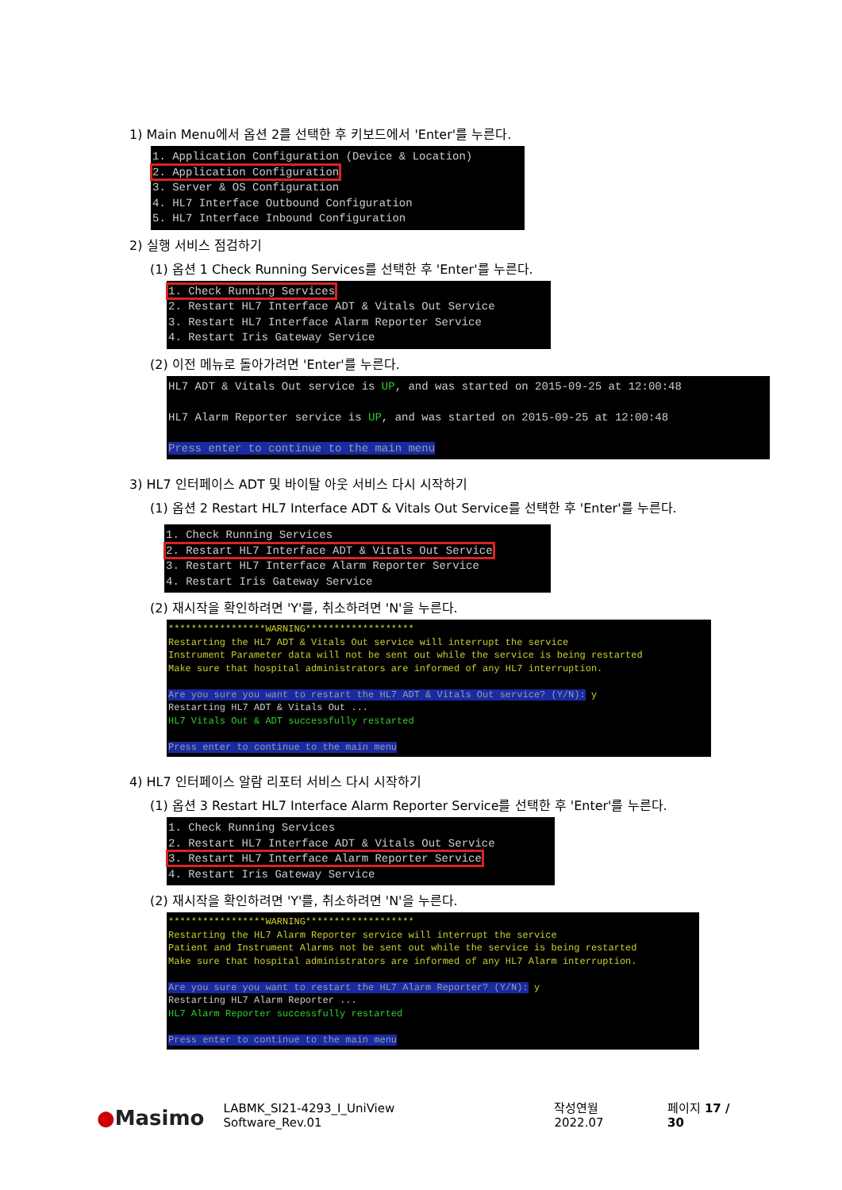1) Main Menu에서 옵션 2를 선택한 후 키보드에서 'Enter'를 누른다.
1. Application Configuration (Device & Location) 2. Application Configuration 3. Server & OS Configuration 4. HL7 Interface Outbound Configuration 5. HL7 Interface Inbound Configuration
2) 실행 서비스 점검하기
(1) 옵션 1 Check Running Services를 선택한 후 'Enter'를 누른다.
1. Check Running Services 2. Restart HL7 Interface ADT & Vitals Out Service 3. Restart HL7 Interface Alarm Reporter Service 4. Restart Iris Gateway Service
(2) 이전 메뉴로 돌아가려면 'Enter'를 누른다.
HL7 ADT & Vitals Out service is UP, and was started on 2015-09-25 at 12:00:48 HL7 Alarm Reporter service is UP, and was started on 2015-09-25 at 12:00:48 Press enter to continue to the main menu
3) HL7 인터페이스 ADT 및 바이탈 아웃 서비스 다시 시작하기
(1) 옵션 2 Restart HL7 Interface ADT & Vitals Out Service를 선택한 후 'Enter'를 누른다.
1. Check Running Services 2. Restart HL7 Interface ADT & Vitals Out Service 3. Restart HL7 Interface Alarm Reporter Service 4. Restart Iris Gateway Service
(2) 재시작을 확인하려면 'Y'를, 취소하려면 'N'을 누른다.
*****************WARNING******************* Restarting the HL7 ADT & Vitals Out service will interrupt the service Instrument Parameter data will not be sent out while the service is being restarted Make sure that hospital administrators are informed of any HL7 interruption. Are you sure you want to restart the HL7 ADT & Vitals Out service? (Y/N): y Restarting HL7 ADT & Vitals Out ... HL7 Vitals Out & ADT successfully restarted Press enter to continue to the main menu
4) HL7 인터페이스 알람 리포터 서비스 다시 시작하기
(1) 옵션 3 Restart HL7 Interface Alarm Reporter Service를 선택한 후 'Enter'를 누른다.
1. Check Running Services 2. Restart HL7 Interface ADT & Vitals Out Service 3. Restart HL7 Interface Alarm Reporter Service 4. Restart Iris Gateway Service
(2) 재시작을 확인하려면 'Y'를, 취소하려면 'N'을 누른다.
*****************WARNING******************* Restarting the HL7 Alarm Reporter service will interrupt the service Patient and Instrument Alarms not be sent out while the service is being restarted Make sure that hospital administrators are informed of any HL7 Alarm interruption. Are you sure you want to restart the HL7 Alarm Reporter? (Y/N): y Restarting HL7 Alarm Reporter ... HL7 Alarm Reporter successfully restarted Press enter to continue to the main menu
●Masimo LABMK_SI21-4293_I_UniView Software_Rev.01 작성연월 2022.07 페이지 17 / 30